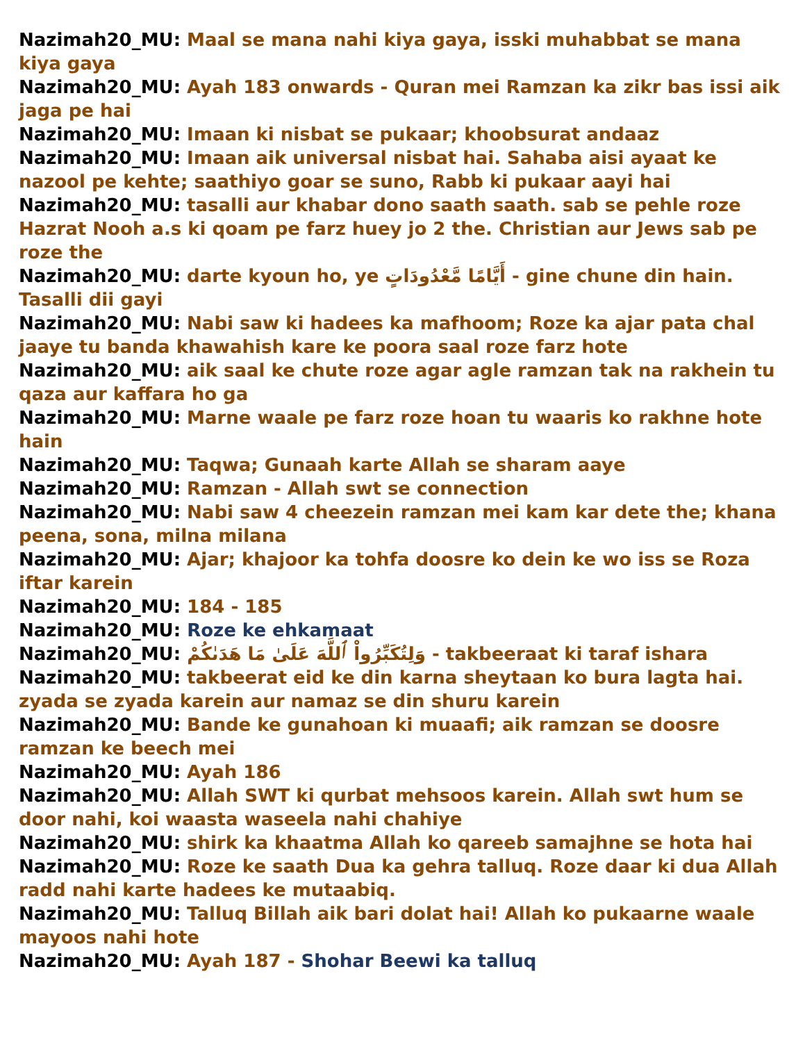Nazimah20_MU: Maal se mana nahi kiya gaya, isski muhabbat se mana kiya gaya
Nazimah20_MU: Ayah 183 onwards - Quran mei Ramzan ka zikr bas issi aik jaga pe hai
Nazimah20_MU: Imaan ki nisbat se pukaar; khoobsurat andaaz
Nazimah20_MU: Imaan aik universal nisbat hai. Sahaba aisi ayaat ke nazool pe kehte; saathiyo goar se suno, Rabb ki pukaar aayi hai
Nazimah20_MU: tasalli aur khabar dono saath saath. sab se pehle roze Hazrat Nooh a.s ki qoam pe farz huey jo 2 the. Christian aur Jews sab pe roze the
Nazimah20_MU: darte kyoun ho, ye أَيَّامًا مَّعْدُودَاتٍ - gine chune din hain. Tasalli dii gayi
Nazimah20_MU: Nabi saw ki hadees ka mafhoom; Roze ka ajar pata chal jaaye tu banda khawahish kare ke poora saal roze farz hote
Nazimah20_MU: aik saal ke chute roze agar agle ramzan tak na rakhein tu qaza aur kaffara ho ga
Nazimah20_MU: Marne waale pe farz roze hoan tu waaris ko rakhne hote hain
Nazimah20_MU: Taqwa; Gunaah karte Allah se sharam aaye
Nazimah20_MU: Ramzan - Allah swt se connection
Nazimah20_MU: Nabi saw 4 cheezein ramzan mei kam kar dete the; khana peena, sona, milna milana
Nazimah20_MU: Ajar; khajoor ka tohfa doosre ko dein ke wo iss se Roza iftar karein
Nazimah20_MU: 184 - 185
Nazimah20_MU: Roze ke ehkamaat
Nazimah20_MU: وَلِتُكَبِّرُواْ ٱللَّهَ عَلَىٰ مَا هَدَىٰكُمْ - takbeeraat ki taraf ishara
Nazimah20_MU: takbeerat eid ke din karna sheytaan ko bura lagta hai. zyada se zyada karein aur namaz se din shuru karein
Nazimah20_MU: Bande ke gunahoan ki muaafi; aik ramzan se doosre ramzan ke beech mei
Nazimah20_MU: Ayah 186
Nazimah20_MU: Allah SWT ki qurbat mehsoos karein. Allah swt hum se door nahi, koi waasta waseela nahi chahiye
Nazimah20_MU: shirk ka khaatma Allah ko qareeb samajhne se hota hai
Nazimah20_MU: Roze ke saath Dua ka gehra talluq. Roze daar ki dua Allah radd nahi karte hadees ke mutaabiq.
Nazimah20_MU: Talluq Billah aik bari dolat hai! Allah ko pukaarne waale mayoos nahi hote
Nazimah20_MU: Ayah 187 - Shohar Beewi ka talluq